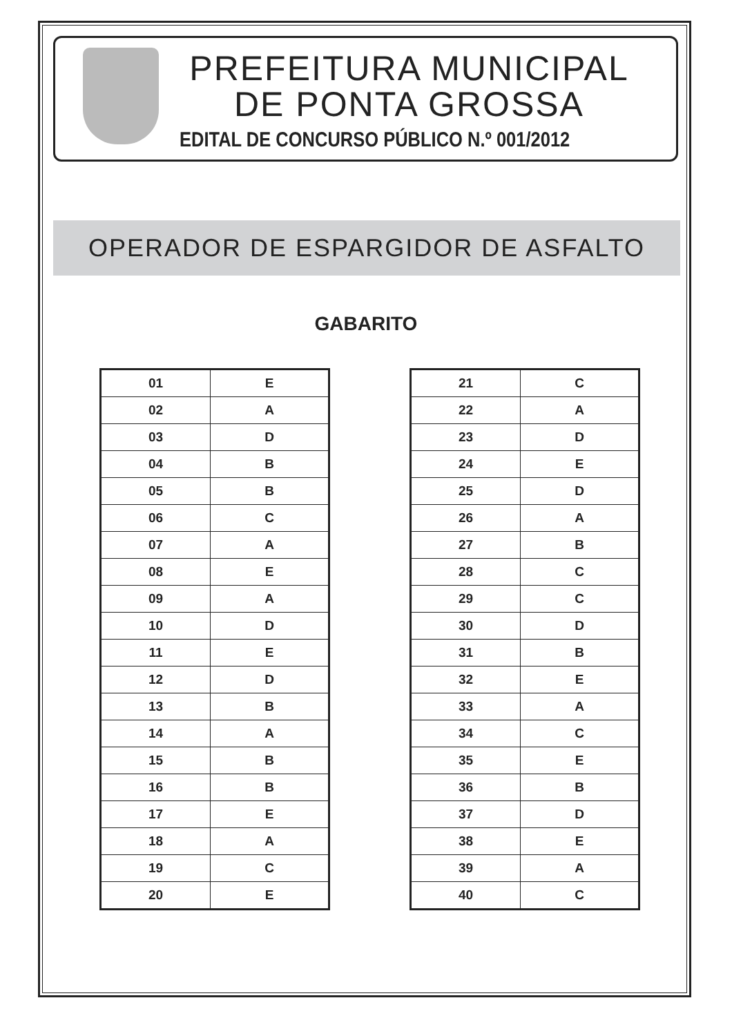PREFEITURA MUNICIPAL
DE PONTA GROSSA
EDITAL DE CONCURSO PÚBLICO N.º 001/2012
OPERADOR DE ESPARGIDOR DE ASFALTO
GABARITO
| 01 | E |
| 02 | A |
| 03 | D |
| 04 | B |
| 05 | B |
| 06 | C |
| 07 | A |
| 08 | E |
| 09 | A |
| 10 | D |
| 11 | E |
| 12 | D |
| 13 | B |
| 14 | A |
| 15 | B |
| 16 | B |
| 17 | E |
| 18 | A |
| 19 | C |
| 20 | E |
| 21 | C |
| 22 | A |
| 23 | D |
| 24 | E |
| 25 | D |
| 26 | A |
| 27 | B |
| 28 | C |
| 29 | C |
| 30 | D |
| 31 | B |
| 32 | E |
| 33 | A |
| 34 | C |
| 35 | E |
| 36 | B |
| 37 | D |
| 38 | E |
| 39 | A |
| 40 | C |